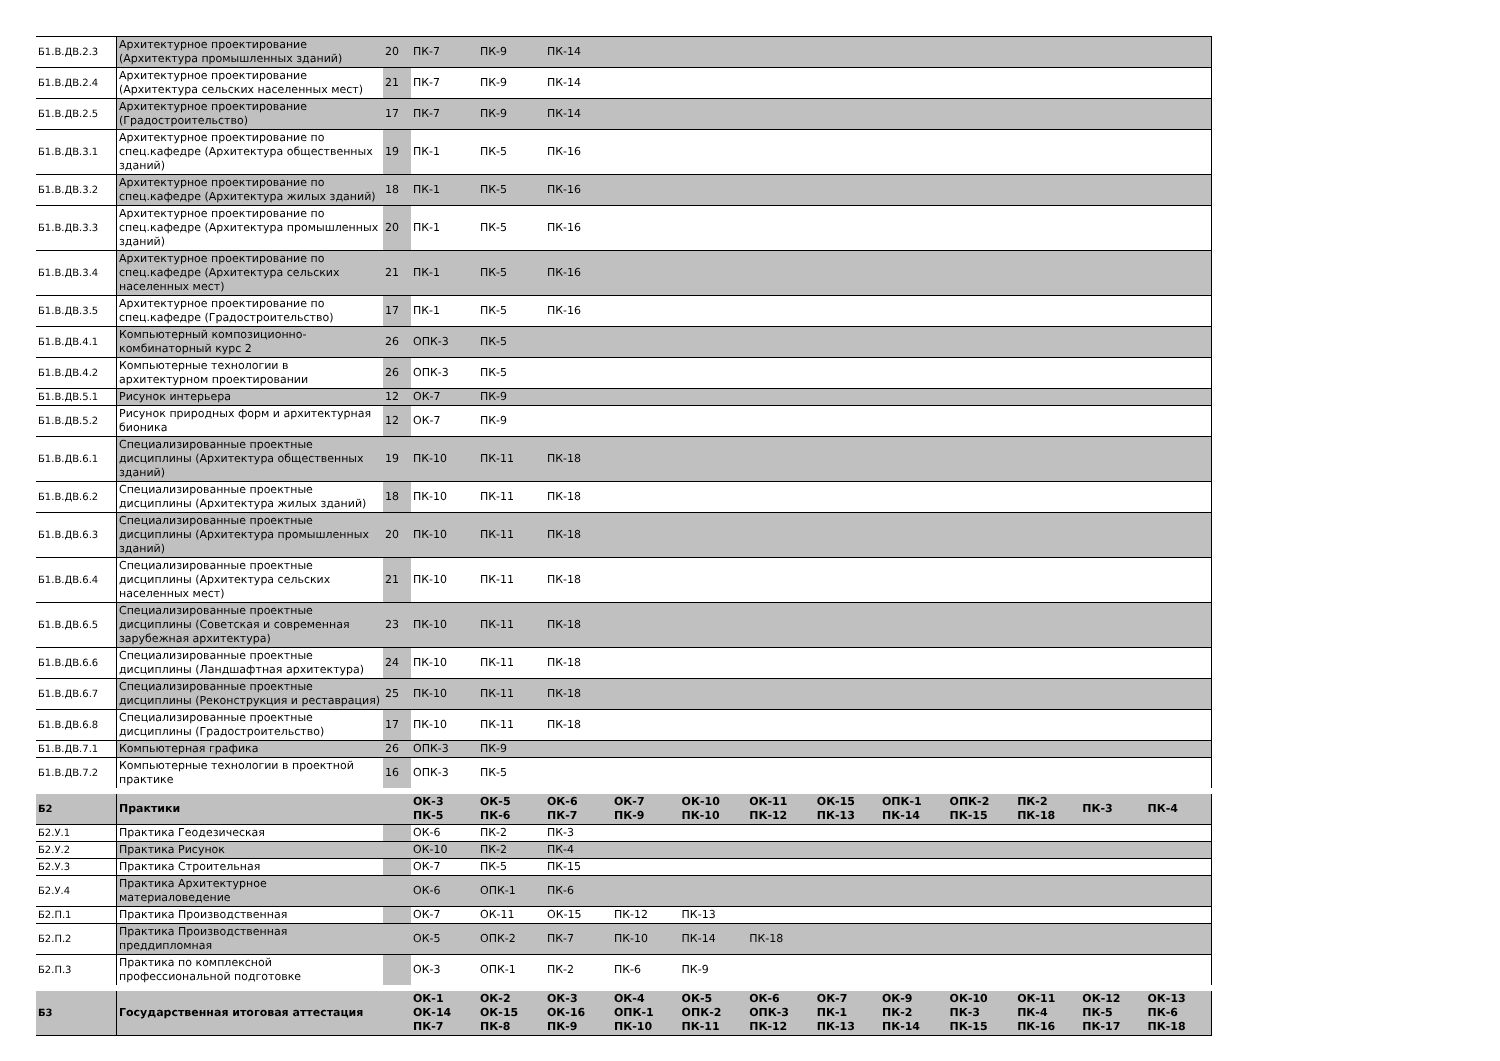| Б1.В.ДВ.2.3 | Архитектурное проектирование (Архитектура промышленных зданий) | 20 | ПК-7 | ПК-9 | ПК-14 | | | | | | | | | |
| Б1.В.ДВ.2.4 | Архитектурное проектирование (Архитектура сельских населенных мест) | 21 | ПК-7 | ПК-9 | ПК-14 | | | | | | | | | |
| Б1.В.ДВ.2.5 | Архитектурное проектирование (Градостроительство) | 17 | ПК-7 | ПК-9 | ПК-14 | | | | | | | | | |
| Б1.В.ДВ.3.1 | Архитектурное проектирование по спец.кафедре (Архитектура общественных зданий) | 19 | ПК-1 | ПК-5 | ПК-16 | | | | | | | | | |
| Б1.В.ДВ.3.2 | Архитектурное проектирование по спец.кафедре (Архитектура жилых зданий) | 18 | ПК-1 | ПК-5 | ПК-16 | | | | | | | | | |
| Б1.В.ДВ.3.3 | Архитектурное проектирование по спец.кафедре (Архитектура промышленных зданий) | 20 | ПК-1 | ПК-5 | ПК-16 | | | | | | | | | |
| Б1.В.ДВ.3.4 | Архитектурное проектирование по спец.кафедре (Архитектура сельских населенных мест) | 21 | ПК-1 | ПК-5 | ПК-16 | | | | | | | | | |
| Б1.В.ДВ.3.5 | Архитектурное проектирование по спец.кафедре (Градостроительство) | 17 | ПК-1 | ПК-5 | ПК-16 | | | | | | | | | |
| Б1.В.ДВ.4.1 | Компьютерный композиционно-комбинаторный курс 2 | 26 | ОПК-3 | ПК-5 | | | | | | | | | | |
| Б1.В.ДВ.4.2 | Компьютерные технологии в архитектурном проектировании | 26 | ОПК-3 | ПК-5 | | | | | | | | | | |
| Б1.В.ДВ.5.1 | Рисунок интерьера | 12 | ОК-7 | ПК-9 | | | | | | | | | | |
| Б1.В.ДВ.5.2 | Рисунок природных форм и архитектурная бионика | 12 | ОК-7 | ПК-9 | | | | | | | | | | |
| Б1.В.ДВ.6.1 | Специализированные проектные дисциплины (Архитектура общественных зданий) | 19 | ПК-10 | ПК-11 | ПК-18 | | | | | | | | | |
| Б1.В.ДВ.6.2 | Специализированные проектные дисциплины (Архитектура жилых зданий) | 18 | ПК-10 | ПК-11 | ПК-18 | | | | | | | | | |
| Б1.В.ДВ.6.3 | Специализированные проектные дисциплины (Архитектура промышленных зданий) | 20 | ПК-10 | ПК-11 | ПК-18 | | | | | | | | | |
| Б1.В.ДВ.6.4 | Специализированные проектные дисциплины (Архитектура сельских населенных мест) | 21 | ПК-10 | ПК-11 | ПК-18 | | | | | | | | | |
| Б1.В.ДВ.6.5 | Специализированные проектные дисциплины (Советская и современная зарубежная архитектура) | 23 | ПК-10 | ПК-11 | ПК-18 | | | | | | | | | |
| Б1.В.ДВ.6.6 | Специализированные проектные дисциплины (Ландшафтная архитектура) | 24 | ПК-10 | ПК-11 | ПК-18 | | | | | | | | | |
| Б1.В.ДВ.6.7 | Специализированные проектные дисциплины (Реконструкция и реставрация) | 25 | ПК-10 | ПК-11 | ПК-18 | | | | | | | | | |
| Б1.В.ДВ.6.8 | Специализированные проектные дисциплины (Градостроительство) | 17 | ПК-10 | ПК-11 | ПК-18 | | | | | | | | | |
| Б1.В.ДВ.7.1 | Компьютерная графика | 26 | ОПК-3 | ПК-9 | | | | | | | | | | |
| Б1.В.ДВ.7.2 | Компьютерные технологии в проектной практике | 16 | ОПК-3 | ПК-5 | | | | | | | | | | |
| Б2 | Практики | | ОК-3 ПК-5 | ОК-5 ПК-6 | ОК-6 ПК-7 | ОК-7 ПК-9 | ОК-10 ПК-10 | ОК-11 ПК-12 | ОК-15 ПК-13 | ОПК-1 ПК-14 | ОПК-2 ПК-15 | ПК-2 ПК-18 | ПК-3 | ПК-4 |
| Б2.У.1 | Практика Геодезическая | | ОК-6 | ПК-2 | ПК-3 | | | | | | | | | |
| Б2.У.2 | Практика Рисунок | | ОК-10 | ПК-2 | ПК-4 | | | | | | | | | |
| Б2.У.3 | Практика Строительная | | ОК-7 | ПК-5 | ПК-15 | | | | | | | | | |
| Б2.У.4 | Практика Архитектурное материаловедение | | ОК-6 | ОПК-1 | ПК-6 | | | | | | | | | |
| Б2.П.1 | Практика Производственная | | ОК-7 | ОК-11 | ОК-15 | ПК-12 | ПК-13 | | | | | | | |
| Б2.П.2 | Практика Производственная преддипломная | | ОК-5 | ОПК-2 | ПК-7 | ПК-10 | ПК-14 | ПК-18 | | | | | | |
| Б2.П.3 | Практика по комплексной профессиональной подготовке | | ОК-3 | ОПК-1 | ПК-2 | ПК-6 | ПК-9 | | | | | | | |
| Б3 | Государственная итоговая аттестация | | ОК-1 ОК-14 ПК-7 | ОК-2 ОК-15 ПК-8 | ОК-3 ОК-16 ПК-9 | ОК-4 ОПК-1 ПК-10 | ОК-5 ОПК-2 ПК-11 | ОК-6 ОПК-3 ПК-12 | ОК-7 ПК-1 ПК-13 | ОК-9 ПК-2 ПК-14 | ОК-10 ПК-3 ПК-15 | ОК-11 ПК-4 ПК-16 | ОК-12 ПК-5 ПК-17 | ОК-13 ПК-6 ПК-18 |